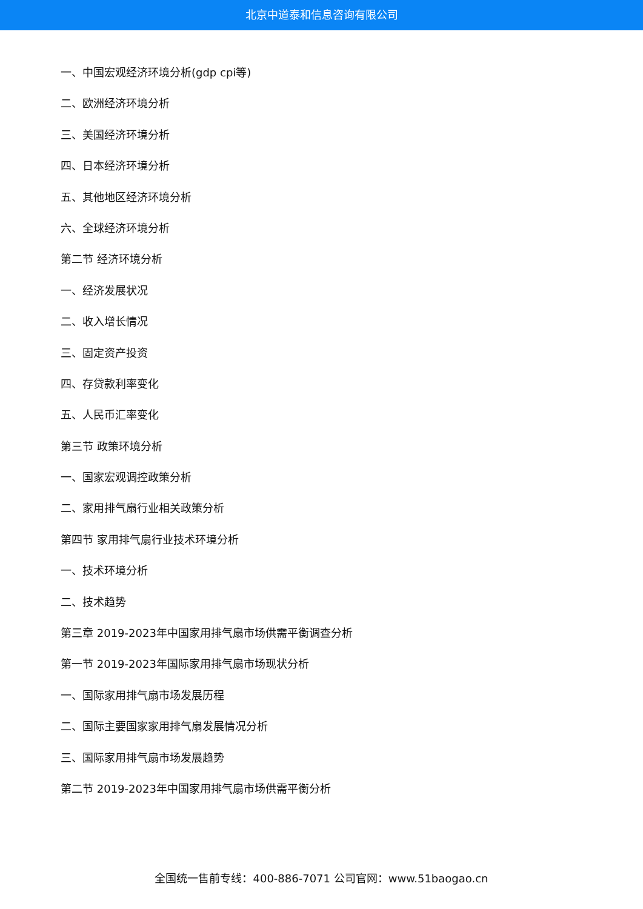北京中道泰和信息咨询有限公司
一、中国宏观经济环境分析(gdp cpi等)
二、欧洲经济环境分析
三、美国经济环境分析
四、日本经济环境分析
五、其他地区经济环境分析
六、全球经济环境分析
第二节 经济环境分析
一、经济发展状况
二、收入增长情况
三、固定资产投资
四、存贷款利率变化
五、人民币汇率变化
第三节 政策环境分析
一、国家宏观调控政策分析
二、家用排气扇行业相关政策分析
第四节 家用排气扇行业技术环境分析
一、技术环境分析
二、技术趋势
第三章 2019-2023年中国家用排气扇市场供需平衡调查分析
第一节 2019-2023年国际家用排气扇市场现状分析
一、国际家用排气扇市场发展历程
二、国际主要国家家用排气扇发展情况分析
三、国际家用排气扇市场发展趋势
第二节 2019-2023年中国家用排气扇市场供需平衡分析
全国统一售前专线：400-886-7071 公司官网：www.51baogao.cn